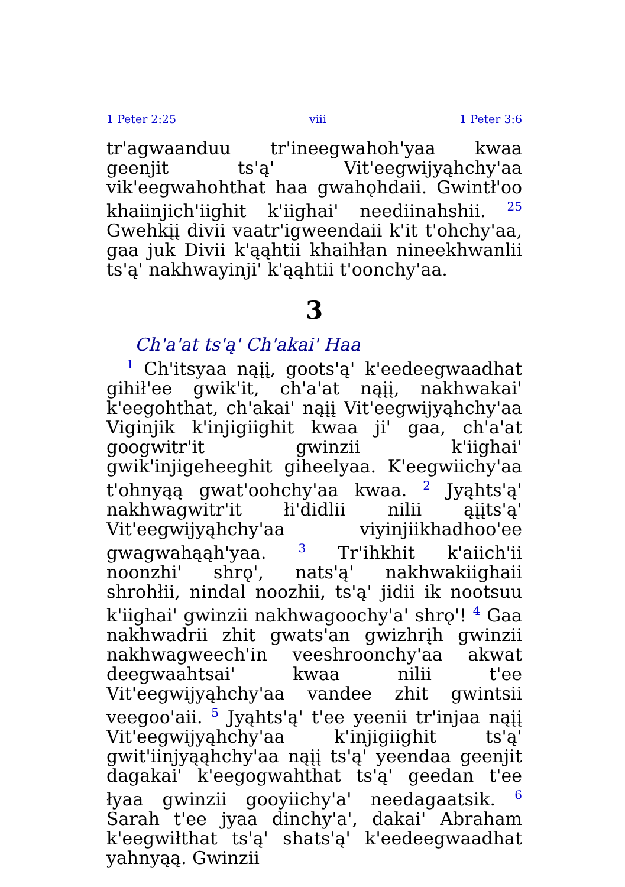1 Peter 2:25 viii 1 Peter 3:6
tr'agwaanduu tr'ineegwahoh'yaa kwaa geenjit ts'ą' Vit'eegwijyąhchy'aa vik'eegwahohthat haa gwahǫhdaii. Gwintł'oo khaiinjich'iighit k'iighai' neediinahshii. <sup>25</sup> Gwehkįį divii vaatr'igweendaii k'it t'ohchy'aa, gaa juk Divii k'ąąhtii khaihłan nineekhwanlii ts'ą' nakhwayinji' k'ąąhtii t'oonchy'aa.
3
Ch'a'at ts'ą' Ch'akai' Haa
<sup>1</sup> Ch'itsyaa nąįį, goots'ą' k'eedeegwaadhat gihił'ee gwik'it, ch'a'at nąįį, nakhwakai' k'eegohthat, ch'akai' nąįį Vit'eegwijyąhchy'aa Viginjik k'injigiighit kwaa ji' gaa, ch'a'at googwitr'it gwinzii k'iighai' gwik'injigeheeghit giheelyaa. K'eegwiichy'aa t'ohnyąą gwat'oohchy'aa kwaa. <sup>2</sup> Jyąhts'ą' nakhwagwitr'it łi'didlii nilii ąįįts'ą' Vit'eegwijyąhchy'aa viyinjiikhadhoo'ee gwagwahąąh'yaa. <sup>3</sup> Tr'ihkhit k'aiich'ii noonzhi' shrǫ', nats'ą' nakhwakiighaii shrohłii, nindal noozhii, ts'ą' jidii ik nootsuu k'iighai' gwinzii nakhwagoochy'a' shrǫ'! <sup>4</sup> Gaa nakhwadrii zhit gwats'an gwizhrįh gwinzii nakhwagweech'in veeshroonchy'aa akwat deegwaahtsai' kwaa nilii t'ee Vit'eegwijyąhchy'aa vandee zhit gwintsii veegoo'aii. <sup>5</sup> Jyąhts'ą' t'ee yeenii tr'injaa nąįį Vit'eegwijyąhchy'aa k'injigiighit ts'ą' gwit'iinjyąąhchy'aa nąįį ts'ą' yeendaa geenjit dagakai' k'eegogwahthat ts'ą' geedan t'ee łyaa gwinzii gooyiichy'a' needagaatsik. <sup>6</sup> Sarah t'ee jyaa dinchy'a', dakai' Abraham k'eegwiłthat ts'ą' shats'ą' k'eedeegwaadhat yahnyąą. Gwinzii